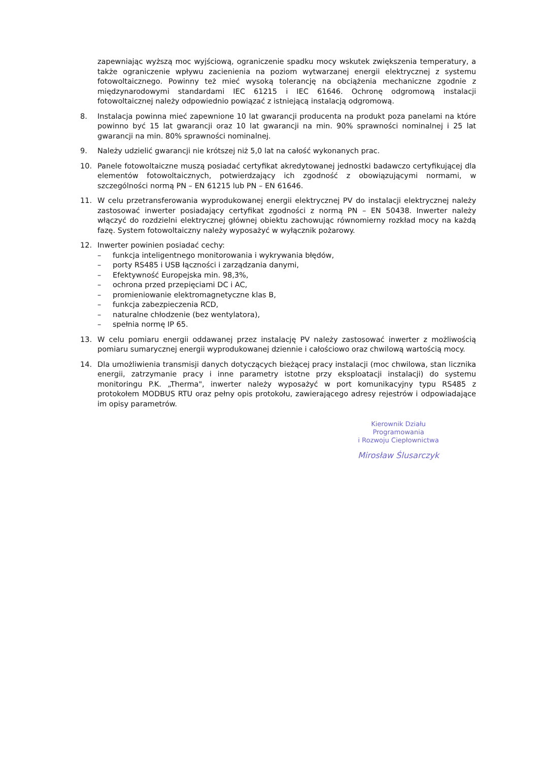zapewniając wyższą moc wyjściową, ograniczenie spadku mocy wskutek zwiększenia temperatury, a także ograniczenie wpływu zacienienia na poziom wytwarzanej energii elektrycznej z systemu fotowoltaicznego. Powinny też mieć wysoką tolerancję na obciążenia mechaniczne zgodnie z międzynarodowymi standardami IEC 61215 i IEC 61646. Ochronę odgromową instalacji fotowoltaicznej należy odpowiednio powiązać z istniejącą instalacją odgromową.
8. Instalacja powinna mieć zapewnione 10 lat gwarancji producenta na produkt poza panelami na które powinno być 15 lat gwarancji oraz 10 lat gwarancji na min. 90% sprawności nominalnej i 25 lat gwarancji na min. 80% sprawności nominalnej.
9. Należy udzielić gwarancji nie krótszej niż 5,0 lat na całość wykonanych prac.
10. Panele fotowoltaiczne muszą posiadać certyfikat akredytowanej jednostki badawczo certyfikującej dla elementów fotowoltaicznych, potwierdzający ich zgodność z obowiązującymi normami, w szczególności normą PN – EN 61215 lub PN – EN 61646.
11. W celu przetransferowania wyprodukowanej energii elektrycznej PV do instalacji elektrycznej należy zastosować inwerter posiadający certyfikat zgodności z normą PN – EN 50438. Inwerter należy włączyć do rozdzielni elektrycznej głównej obiektu zachowując równomierny rozkład mocy na każdą fazę. System fotowoltaiczny należy wyposażyć w wyłącznik pożarowy.
12. Inwerter powinien posiadać cechy:
– funkcja inteligentnego monitorowania i wykrywania błędów,
– porty RS485 i USB łączności i zarządzania danymi,
– Efektywność Europejska min. 98,3%,
– ochrona przed przepięciami DC i AC,
– promieniowanie elektromagnetyczne klas B,
– funkcja zabezpieczenia RCD,
– naturalne chłodzenie (bez wentylatora),
– spełnia normę IP 65.
13. W celu pomiaru energii oddawanej przez instalację PV należy zastosować inwerter z możliwością pomiaru sumarycznej energii wyprodukowanej dziennie i całościowo oraz chwilową wartością mocy.
14. Dla umożliwienia transmisji danych dotyczących bieżącej pracy instalacji (moc chwilowa, stan licznika energii, zatrzymanie pracy i inne parametry istotne przy eksploatacji instalacji) do systemu monitoringu P.K. „Therma", inwerter należy wyposażyć w port komunikacyjny typu RS485 z protokołem MODBUS RTU oraz pełny opis protokołu, zawierającego adresy rejestrów i odpowiadające im opisy parametrów.
Kierownik Działu Programowania
i Rozwoju Ciepłownictwa
Mirosław Ślusarczyk